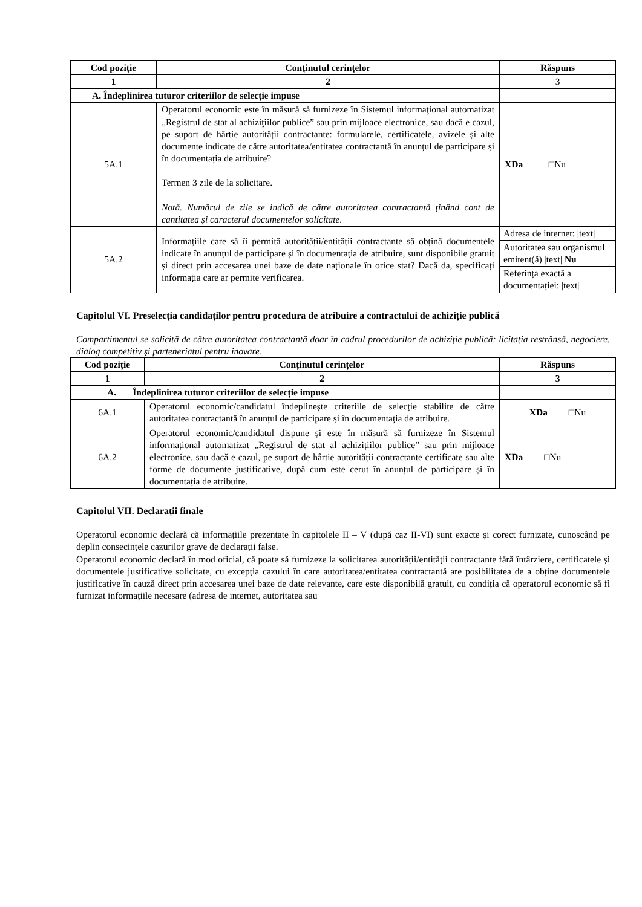| Cod poziție | Conținutul cerințelor | Răspuns |
| --- | --- | --- |
| 1 | 2 | 3 |
| A. Îndeplinirea tuturor criteriilor de selecție impuse | | |
| 5A.1 | Operatorul economic este în măsură să furnizeze în Sistemul informaţional automatizat „Registrul de stat al achiziţiilor publice” sau prin mijloace electronice, sau dacă e cazul, pe suport de hârtie autorității contractante: formularele, certificatele, avizele și alte documente indicate de către autoritatea/entitatea contractantă în anunțul de participare și în documentația de atribuire? Termen 3 zile de la solicitare. Notă. Numărul de zile se indică de către autoritatea contractantă ținând cont de cantitatea și caracterul documentelor solicitate. | XDa □Nu |
| 5A.2 | Informațiile care să îi permită autorității/entității contractante să obțină documentele indicate în anunțul de participare și în documentația de atribuire, sunt disponibile gratuit și direct prin accesarea unei baze de date naționale în orice stat? Dacă da, specificați informația care ar permite verificarea. | / Adresa de internet: /text/ / / Autoritatea sau organismul emitent(ă) /text/ Nu / / Referința exactă a documentației: /text/ / |
Capitolul VI. Preselecția candidaților pentru procedura de atribuire a contractului de achiziție publică
Compartimentul se solicită de către autoritatea contractantă doar în cadrul procedurilor de achiziție publică: licitația restrânsă, negociere, dialog competitiv și parteneriatul pentru inovare.
| Cod poziție | Conținutul cerințelor | Răspuns |
| --- | --- | --- |
| 1 | 2 | 3 |
| A. Îndeplinirea tuturor criteriilor de selecție impuse | | |
| 6A.1 | Operatorul economic/candidatul îndeplinește criteriile de selecție stabilite de către autoritatea contractantă în anunțul de participare și în documentația de atribuire. | XDa □Nu |
| 6A.2 | Operatorul economic/candidatul dispune și este în măsură să furnizeze în Sistemul informațional automatizat „Registrul de stat al achizițiilor publice” sau prin mijloace electronice, sau dacă e cazul, pe suport de hârtie autorității contractante certificate sau alte forme de documente justificative, după cum este cerut în anunțul de participare și în documentația de atribuire. | XDa □Nu |
Capitolul VII. Declarații finale
Operatorul economic declară că informațiile prezentate în capitolele II – V (după caz II-VI) sunt exacte și corect furnizate, cunoscând pe deplin consecințele cazurilor grave de declarații false.
Operatorul economic declară în mod oficial, că poate să furnizeze la solicitarea autorității/entității contractante fără întârziere, certificatele și documentele justificative solicitate, cu excepția cazului în care autoritatea/entitatea contractantă are posibilitatea de a obține documentele justificative în cauză direct prin accesarea unei baze de date relevante, care este disponibilă gratuit, cu condiția că operatorul economic să fi furnizat informațiile necesare (adresa de internet, autoritatea sau